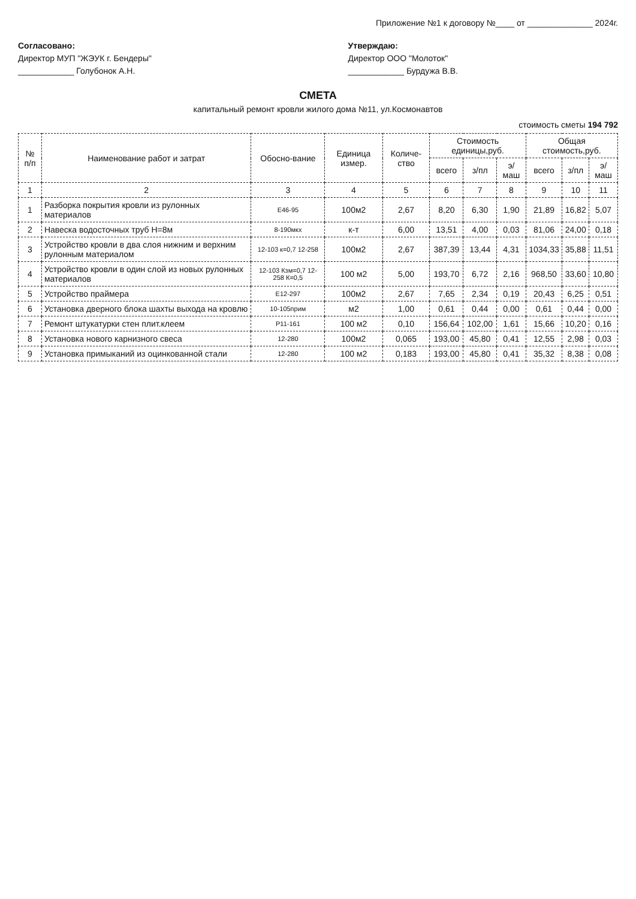Приложение №1 к договору №____ от ______________ 2024г.
Согласовано:
Директор МУП "ЖЭУК г. Бендеры"
____________ Голубонок А.Н.
Утверждаю:
Директор ООО "Молоток"
____________ Бурдужа В.В.
СМЕТА
капитальный ремонт кровли жилого дома №11, ул.Космонавтов
стоимость сметы 194 792
| № п/п | Наименование работ и затрат | Обосно-вание | Единица измер. | Количе-ство | Стоимость единицы,руб. | | | Общая стоимость,руб. | | |
| --- | --- | --- | --- | --- | --- | --- | --- | --- | --- | --- |
| | | | | | всего | з/пл | э/маш | всего | з/пл | э/маш |
| 1 | 2 | 3 | 4 | 5 | 6 | 7 | 8 | 9 | 10 | 11 |
| 1 | Разборка покрытия кровли из рулонных материалов | Е46-95 | 100м2 | 2,67 | 8,20 | 6,30 | 1,90 | 21,89 | 16,82 | 5,07 |
| 2 | Навеска водосточных труб Н=8м | 8-190мкх | к-т | 6,00 | 13,51 | 4,00 | 0,03 | 81,06 | 24,00 | 0,18 |
| 3 | Устройство кровли в два слоя нижним и верхним рулонным материалом | 12-103 к=0,7 12-258 | 100м2 | 2,67 | 387,39 | 13,44 | 4,31 | 1034,33 | 35,88 | 11,51 |
| 4 | Устройство кровли в один слой из новых рулонных материалов | 12-103 Кзм=0,7 12-258 К=0,5 | 100 м2 | 5,00 | 193,70 | 6,72 | 2,16 | 968,50 | 33,60 | 10,80 |
| 5 | Устройство праймера | Е12-297 | 100м2 | 2,67 | 7,65 | 2,34 | 0,19 | 20,43 | 6,25 | 0,51 |
| 6 | Установка дверного блока шахты выхода на кровлю | 10-105прим | м2 | 1,00 | 0,61 | 0,44 | 0,00 | 0,61 | 0,44 | 0,00 |
| 7 | Ремонт штукатурки стен плит.клеем | Р11-161 | 100 м2 | 0,10 | 156,64 | 102,00 | 1,61 | 15,66 | 10,20 | 0,16 |
| 8 | Установка нового карнизного свеса | 12-280 | 100м2 | 0,065 | 193,00 | 45,80 | 0,41 | 12,55 | 2,98 | 0,03 |
| 9 | Установка примыканий из оцинкованной стали | 12-280 | 100 м2 | 0,183 | 193,00 | 45,80 | 0,41 | 35,32 | 8,38 | 0,08 |